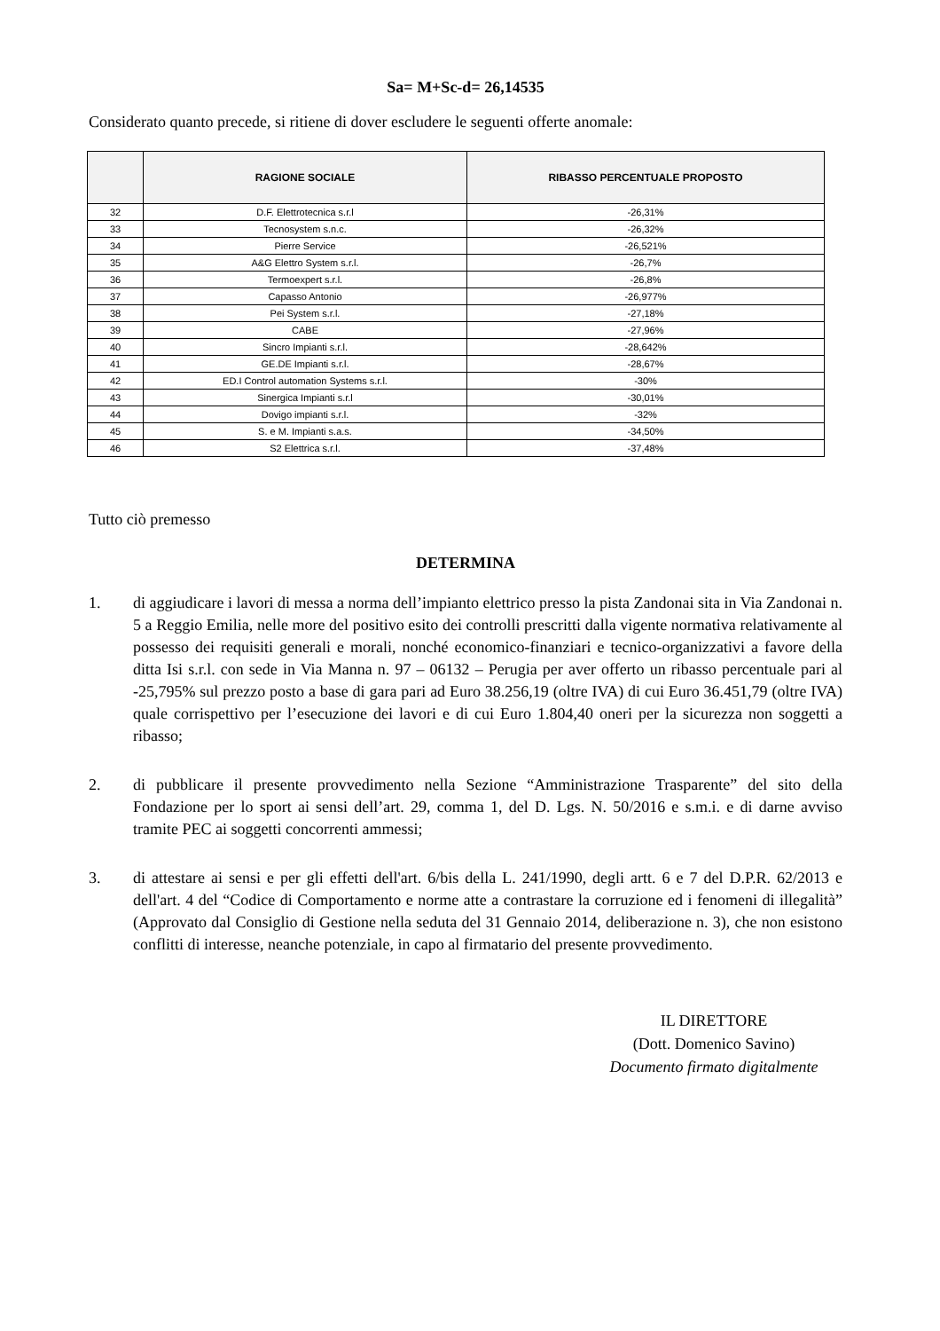Sa= M+Sc-d= 26,14535
Considerato quanto precede, si ritiene di dover escludere le seguenti offerte anomale:
| | RAGIONE SOCIALE | RIBASSO PERCENTUALE PROPOSTO |
| --- | --- | --- |
| 32 | D.F. Elettrotecnica s.r.l | -26,31% |
| 33 | Tecnosystem s.n.c. | -26,32% |
| 34 | Pierre Service | -26,521% |
| 35 | A&G Elettro System s.r.l. | -26,7% |
| 36 | Termoexpert s.r.l. | -26,8% |
| 37 | Capasso Antonio | -26,977% |
| 38 | Pei System s.r.l. | -27,18% |
| 39 | CABE | -27,96% |
| 40 | Sincro Impianti s.r.l. | -28,642% |
| 41 | GE.DE Impianti s.r.l. | -28,67% |
| 42 | ED.I Control automation Systems s.r.l. | -30% |
| 43 | Sinergica Impianti s.r.l | -30,01% |
| 44 | Dovigo impianti s.r.l. | -32% |
| 45 | S. e M. Impianti s.a.s. | -34,50% |
| 46 | S2 Elettrica s.r.l. | -37,48% |
Tutto ciò premesso
DETERMINA
1. di aggiudicare i lavori di messa a norma dell’impianto elettrico presso la pista Zandonai sita in Via Zandonai n. 5 a Reggio Emilia, nelle more del positivo esito dei controlli prescritti dalla vigente normativa relativamente al possesso dei requisiti generali e morali, nonché economico-finanziari e tecnico-organizzativi a favore della ditta Isi s.r.l. con sede in Via Manna n. 97 – 06132 – Perugia per aver offerto un ribasso percentuale pari al -25,795% sul prezzo posto a base di gara pari ad Euro 38.256,19 (oltre IVA) di cui Euro 36.451,79 (oltre IVA) quale corrispettivo per l’esecuzione dei lavori e di cui Euro 1.804,40 oneri per la sicurezza non soggetti a ribasso;
2. di pubblicare il presente provvedimento nella Sezione “Amministrazione Trasparente” del sito della Fondazione per lo sport ai sensi dell’art. 29, comma 1, del D. Lgs. N. 50/2016 e s.m.i. e di darne avviso tramite PEC ai soggetti concorrenti ammessi;
3. di attestare ai sensi e per gli effetti dell'art. 6/bis della L. 241/1990, degli artt. 6 e 7 del D.P.R. 62/2013 e dell'art. 4 del “Codice di Comportamento e norme atte a contrastare la corruzione ed i fenomeni di illegalità” (Approvato dal Consiglio di Gestione nella seduta del 31 Gennaio 2014, deliberazione n. 3), che non esistono conflitti di interesse, neanche potenziale, in capo al firmatario del presente provvedimento.
IL DIRETTORE
(Dott. Domenico Savino)
Documento firmato digitalmente